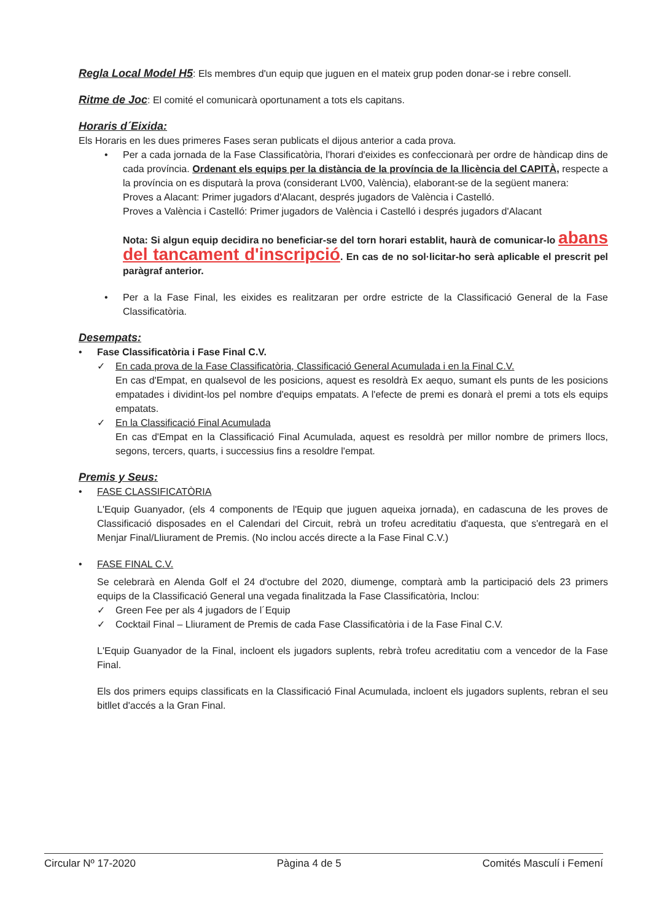Regla Local Model H5: Els membres d'un equip que juguen en el mateix grup poden donar-se i rebre consell.
Ritme de Joc: El comité el comunicarà oportunament a tots els capitans.
Horaris d´Eixida:
Els Horaris en les dues primeres Fases seran publicats el dijous anterior a cada prova.
• Per a cada jornada de la Fase Classificatòria, l'horari d'eixides es confeccionarà per ordre de hàndicap dins de cada província. Ordenant els equips per la distància de la província de la llicència del CAPITÀ, respecte a la província on es disputarà la prova (considerant LV00, València), elaborant-se de la següent manera:
Proves a Alacant: Primer jugadors d'Alacant, després jugadors de València i Castelló.
Proves a València i Castelló: Primer jugadors de València i Castelló i després jugadors d'Alacant
Nota: Si algun equip decidira no beneficiar-se del torn horari establit, haurà de comunicar-lo abans del tancament d'inscripció. En cas de no sol·licitar-ho serà aplicable el prescrit pel paràgraf anterior.
• Per a la Fase Final, les eixides es realitzaran per ordre estricte de la Classificació General de la Fase Classificatòria.
Desempats:
• Fase Classificatòria i Fase Final C.V.
✓ En cada prova de la Fase Classificatòria, Classificació General Acumulada i en la Final C.V.
En cas d'Empat, en qualsevol de les posicions, aquest es resoldrà Ex aequo, sumant els punts de les posicions empatades i dividint-los pel nombre d'equips empatats. A l'efecte de premi es donarà el premi a tots els equips empatats.
✓ En la Classificació Final Acumulada
En cas d'Empat en la Classificació Final Acumulada, aquest es resoldrà per millor nombre de primers llocs, segons, tercers, quarts, i successius fins a resoldre l'empat.
Premis y Seus:
• FASE CLASSIFICATÒRIA
L'Equip Guanyador, (els 4 components de l'Equip que juguen aqueixa jornada), en cadascuna de les proves de Classificació disposades en el Calendari del Circuit, rebrà un trofeu acreditatiu d'aquesta, que s'entregarà en el Menjar Final/Lliurament de Premis. (No inclou accés directe a la Fase Final C.V.)
• FASE FINAL C.V.
Se celebrarà en Alenda Golf el 24 d'octubre del 2020, diumenge, comptarà amb la participació dels 23 primers equips de la Classificació General una vegada finalitzada la Fase Classificatòria, Inclou:
✓ Green Fee per als 4 jugadors de l´Equip
✓ Cocktail Final – Lliurament de Premis de cada Fase Classificatòria i de la Fase Final C.V.
L'Equip Guanyador de la Final, incloent els jugadors suplents, rebrà trofeu acreditatiu com a vencedor de la Fase Final.
Els dos primers equips classificats en la Classificació Final Acumulada, incloent els jugadors suplents, rebran el seu bitllet d'accés a la Gran Final.
Circular Nº 17-2020 Pàgina 4 de 5 Comités Masculí i Femení